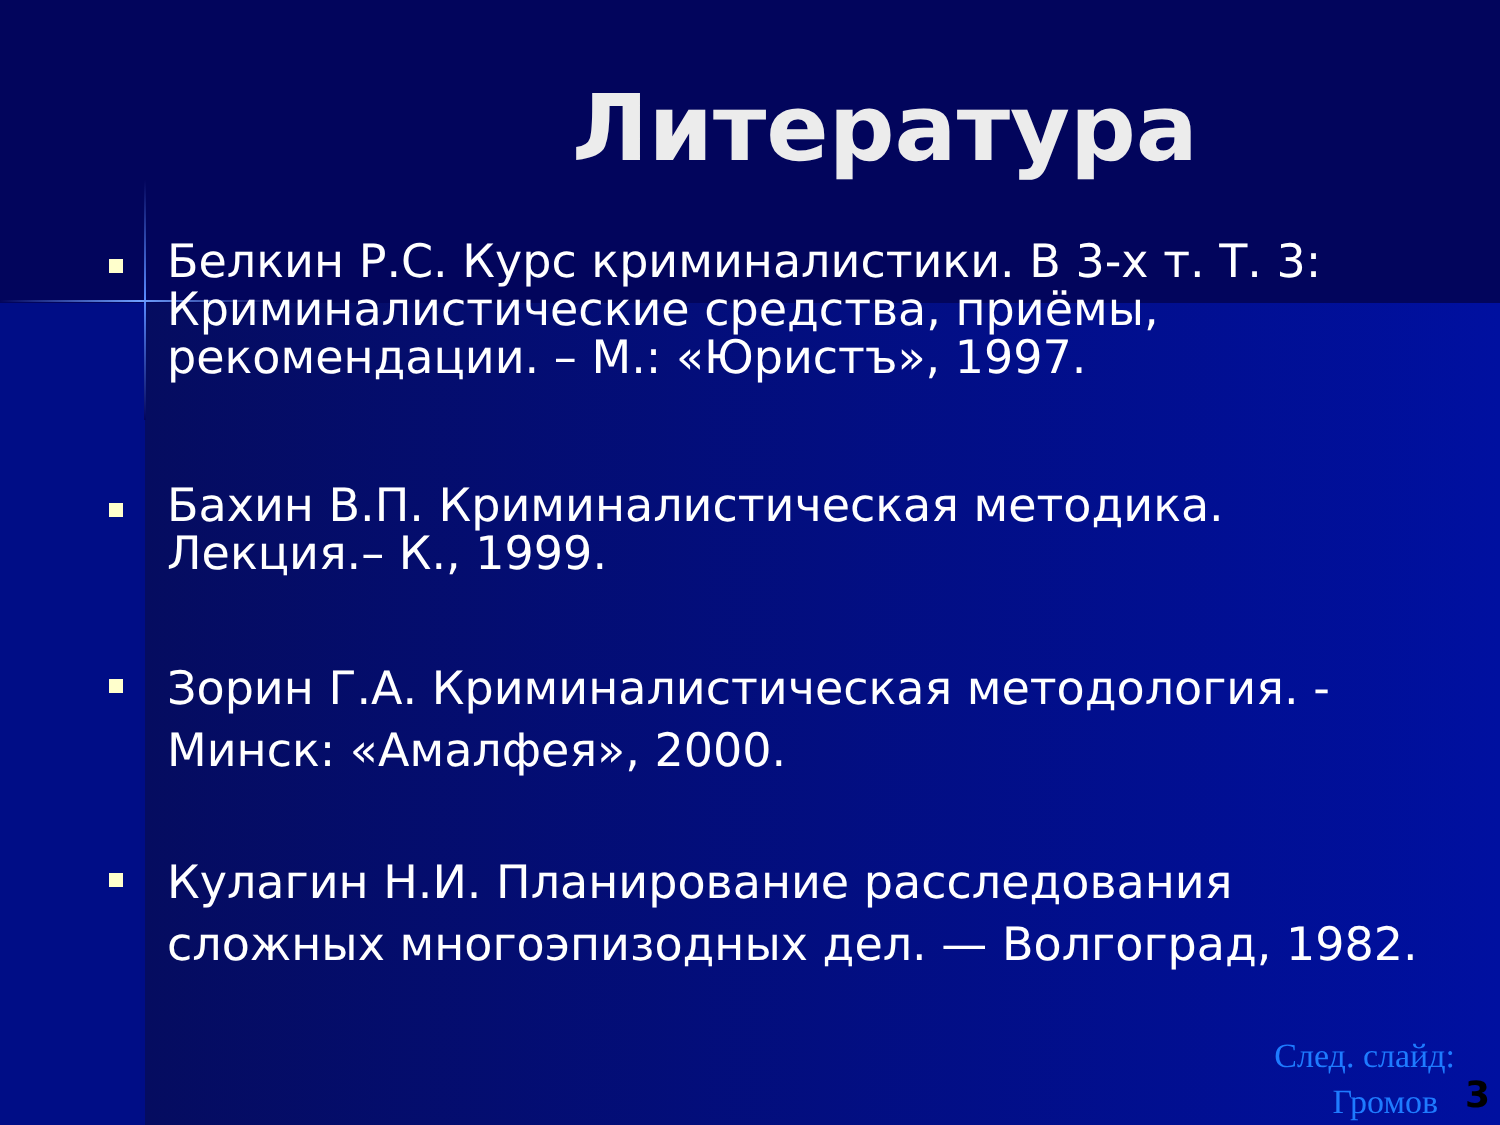Литература
Белкин Р.С. Курс криминалистики. В 3-х т. Т. 3: Криминалистические средства, приёмы, рекомендации. – М.: «Юристъ», 1997.
Бахин В.П. Криминалистическая методика. Лекция.– К., 1999.
Зорин Г.А. Криминалистическая методология. - Минск: «Амалфея», 2000.
Кулагин Н.И. Планирование расследования сложных многоэпизодных дел. — Волгоград, 1982.
След. слайд:
Громов
3